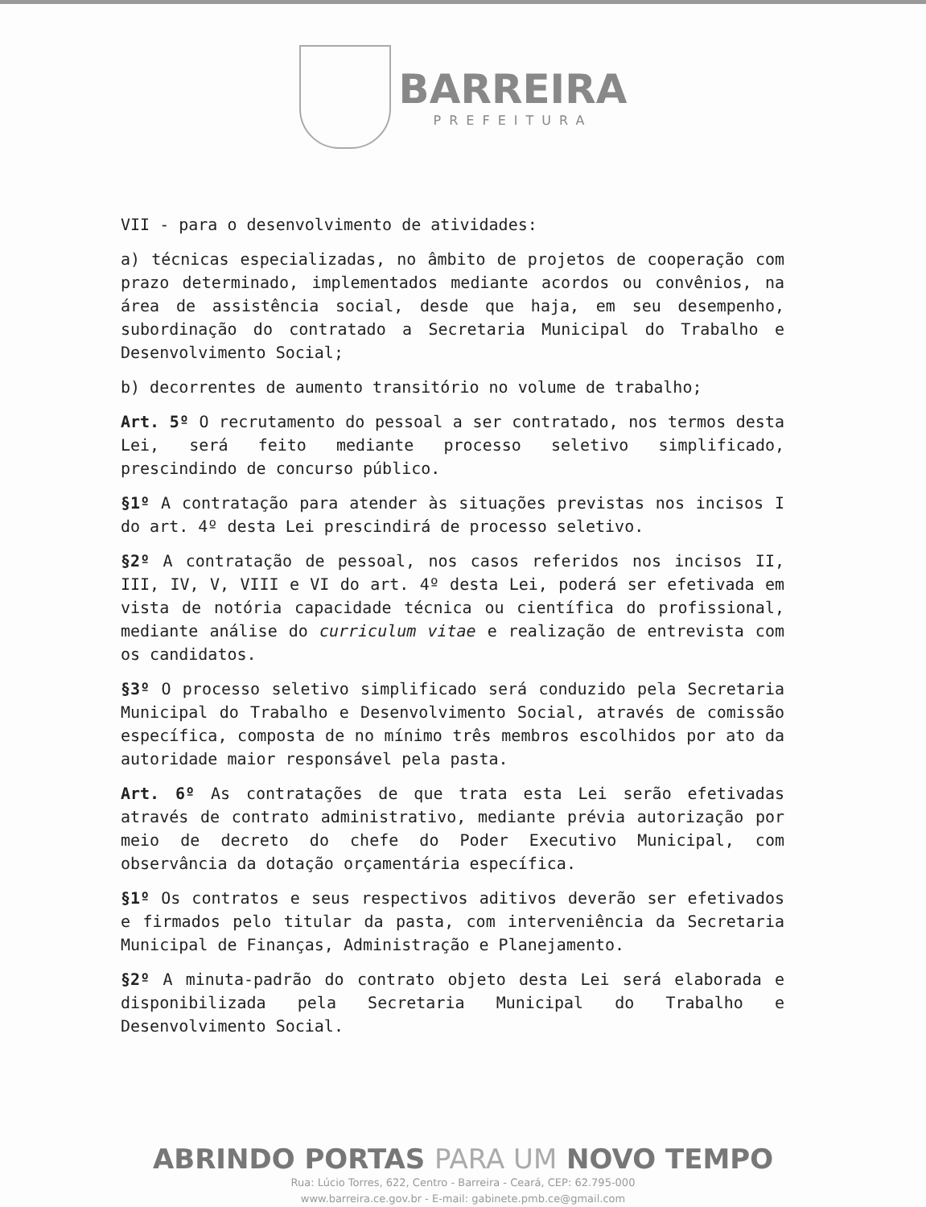BARREIRA
PREFEITURA
VII - para o desenvolvimento de atividades:
a) técnicas especializadas, no âmbito de projetos de cooperação com prazo determinado, implementados mediante acordos ou convênios, na área de assistência social, desde que haja, em seu desempenho, subordinação do contratado a Secretaria Municipal do Trabalho e Desenvolvimento Social;
b) decorrentes de aumento transitório no volume de trabalho;
Art. 5º O recrutamento do pessoal a ser contratado, nos termos desta Lei, será feito mediante processo seletivo simplificado, prescindindo de concurso público.
§1º A contratação para atender às situações previstas nos incisos I do art. 4º desta Lei prescindirá de processo seletivo.
§2º A contratação de pessoal, nos casos referidos nos incisos II, III, IV, V, VIII e VI do art. 4º desta Lei, poderá ser efetivada em vista de notória capacidade técnica ou científica do profissional, mediante análise do curriculum vitae e realização de entrevista com os candidatos.
§3º O processo seletivo simplificado será conduzido pela Secretaria Municipal do Trabalho e Desenvolvimento Social, através de comissão específica, composta de no mínimo três membros escolhidos por ato da autoridade maior responsável pela pasta.
Art. 6º As contratações de que trata esta Lei serão efetivadas através de contrato administrativo, mediante prévia autorização por meio de decreto do chefe do Poder Executivo Municipal, com observância da dotação orçamentária específica.
§1º Os contratos e seus respectivos aditivos deverão ser efetivados e firmados pelo titular da pasta, com interveniência da Secretaria Municipal de Finanças, Administração e Planejamento.
§2º A minuta-padrão do contrato objeto desta Lei será elaborada e disponibilizada pela Secretaria Municipal do Trabalho e Desenvolvimento Social.
ABRINDO PORTAS PARA UM NOVO TEMPO
Rua: Lúcio Torres, 622, Centro - Barreira - Ceará, CEP: 62.795-000
www.barreira.ce.gov.br - E-mail: gabinete.pmb.ce@gmail.com